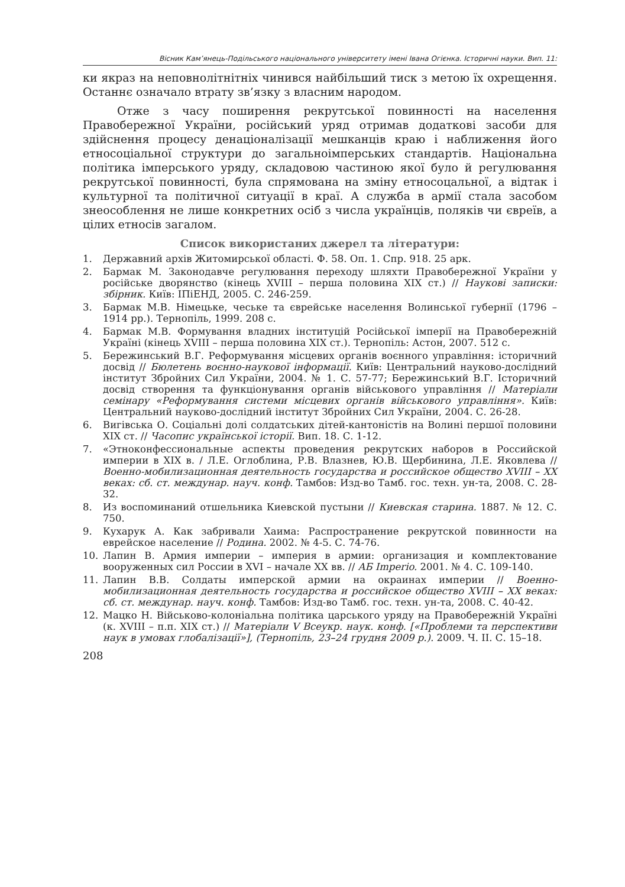Вісник Кам’янець-Подільського національного університету імені Івана Огієнка. Історичні науки. Вип. 11:
ки якраз на неповнолітнітніх чинився найбільший тиск з метою їх охрещення. Останнє означало втрату зв’язку з власним народом.
Отже з часу поширення рекрутської повинності на населення Правобережної України, російський уряд отримав додаткові засоби для здійснення процесу денаціоналізації мешканців краю і наближення його етносоціальної структури до загальноімперських стандартів. Національна політика імперського уряду, складовою частиною якої було й регулювання рекрутської повинності, була спрямована на зміну етносоцальної, а відтак і культурної та політичної ситуації в краї. А служба в армії стала засобом знеособлення не лише конкретних осіб з числа українців, поляків чи євреїв, а цілих етносів загалом.
Список використаних джерел та літератури:
1. Державний архів Житомирської області. Ф. 58. Оп. 1. Спр. 918. 25 арк.
2. Бармак М. Законодавче регулювання переходу шляхти Правобережної України у російське дворянство (кінець XVIII – перша половина XIX ст.) // Наукові записки: збірник. Київ: ІПіЕНД, 2005. С. 246-259.
3. Бармак М.В. Німецьке, чеське та єврейське населення Волинської губернії (1796 – 1914 рр.). Тернопіль, 1999. 208 с.
4. Бармак М.В. Формування владних інституцій Російської імперії на Правобережній Україні (кінець XVIII – перша половина XIX ст.). Тернопіль: Астон, 2007. 512 с.
5. Бережинський В.Г. Реформування місцевих органів воєнного управління: історичний досвід // Бюлетень воєнно-наукової інформації. Київ: Центральний науково-дослідний інститут Збройних Сил України, 2004. № 1. С. 57-77; Бережинський В.Г. Історичний досвід створення та функціонування органів військового управління // Матеріали семінару «Реформування системи місцевих органів військового управління». Київ: Центральний науково-дослідний інститут Збройних Сил України, 2004. С. 26-28.
6. Вигівська О. Соціальні долі солдатських дітей-кантоністів на Волині першої половини XIX ст. // Часопис української історії. Вип. 18. С. 1-12.
7. «Этноконфессиональные аспекты проведения рекрутских наборов в Российской империи в XIX в. / Л.Е. Оглоблина, Р.В. Влазнев, Ю.В. Щербинина, Л.Е. Яковлева // Военно-мобилизационная деятельность государства и российское общество XVIII – XX веках: сб. ст. междунар. науч. конф. Тамбов: Изд-во Тамб. гос. техн. ун-та, 2008. С. 28-32.
8. Из воспоминаний отшельника Киевской пустыни // Киевская старина. 1887. № 12. С. 750.
9. Кухарук А. Как забривали Хаима: Распространение рекрутской повинности на еврейское население // Родина. 2002. № 4-5. С. 74-76.
10. Лапин В. Армия империи – империя в армии: организация и комплектование вооруженных сил России в XVI – начале XX вв. // AБ Imperio. 2001. № 4. С. 109-140.
11. Лапин В.В. Солдаты имперской армии на окраинах империи // Военно-мобилизационная деятельность государства и российское общество XVIII – XX веках: сб. ст. междунар. науч. конф. Тамбов: Изд-во Тамб. гос. техн. ун-та, 2008. С. 40-42.
12. Мацко Н. Військово-колоніальна політика царського уряду на Правобережній Україні (к. XVIII – п.п. XIX ст.) // Матеріали V Всеукр. наук. конф. [«Проблеми та перспективи наук в умовах глобалізації»], (Тернопіль, 23–24 грудня 2009 р.). 2009. Ч. II. С. 15–18.
208